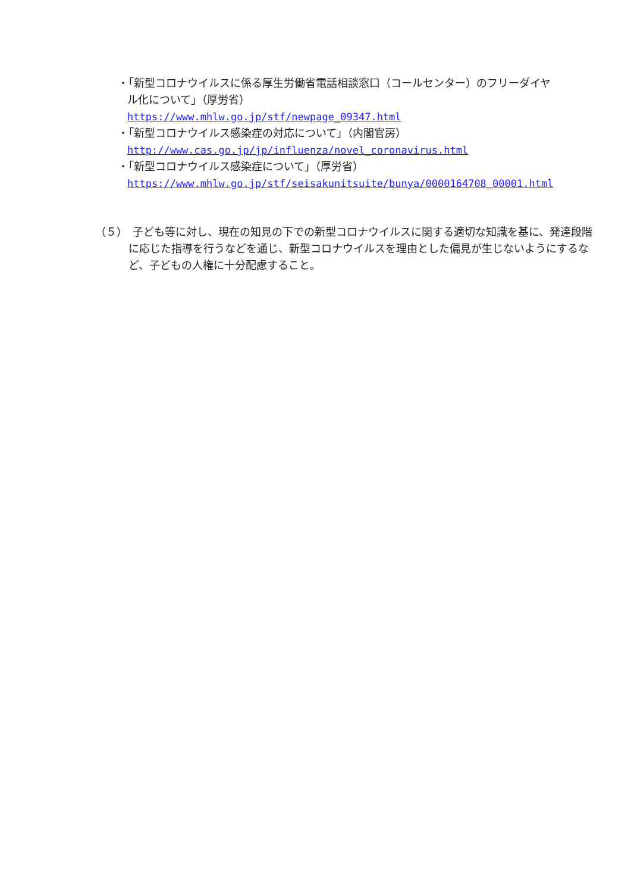・「新型コロナウイルスに係る厚生労働省電話相談窓口（コールセンター）のフリーダイヤル化について」（厚労省）
https://www.mhlw.go.jp/stf/newpage_09347.html
・「新型コロナウイルス感染症の対応について」（内閣官房）
http://www.cas.go.jp/jp/influenza/novel_coronavirus.html
・「新型コロナウイルス感染症について」（厚労省）
https://www.mhlw.go.jp/stf/seisakunitsuite/bunya/0000164708_00001.html
（５）　子ども等に対し、現在の知見の下での新型コロナウイルスに関する適切な知識を基に、発達段階に応じた指導を行うなどを通じ、新型コロナウイルスを理由とした偏見が生じないようにするなど、子どもの人権に十分配慮すること。